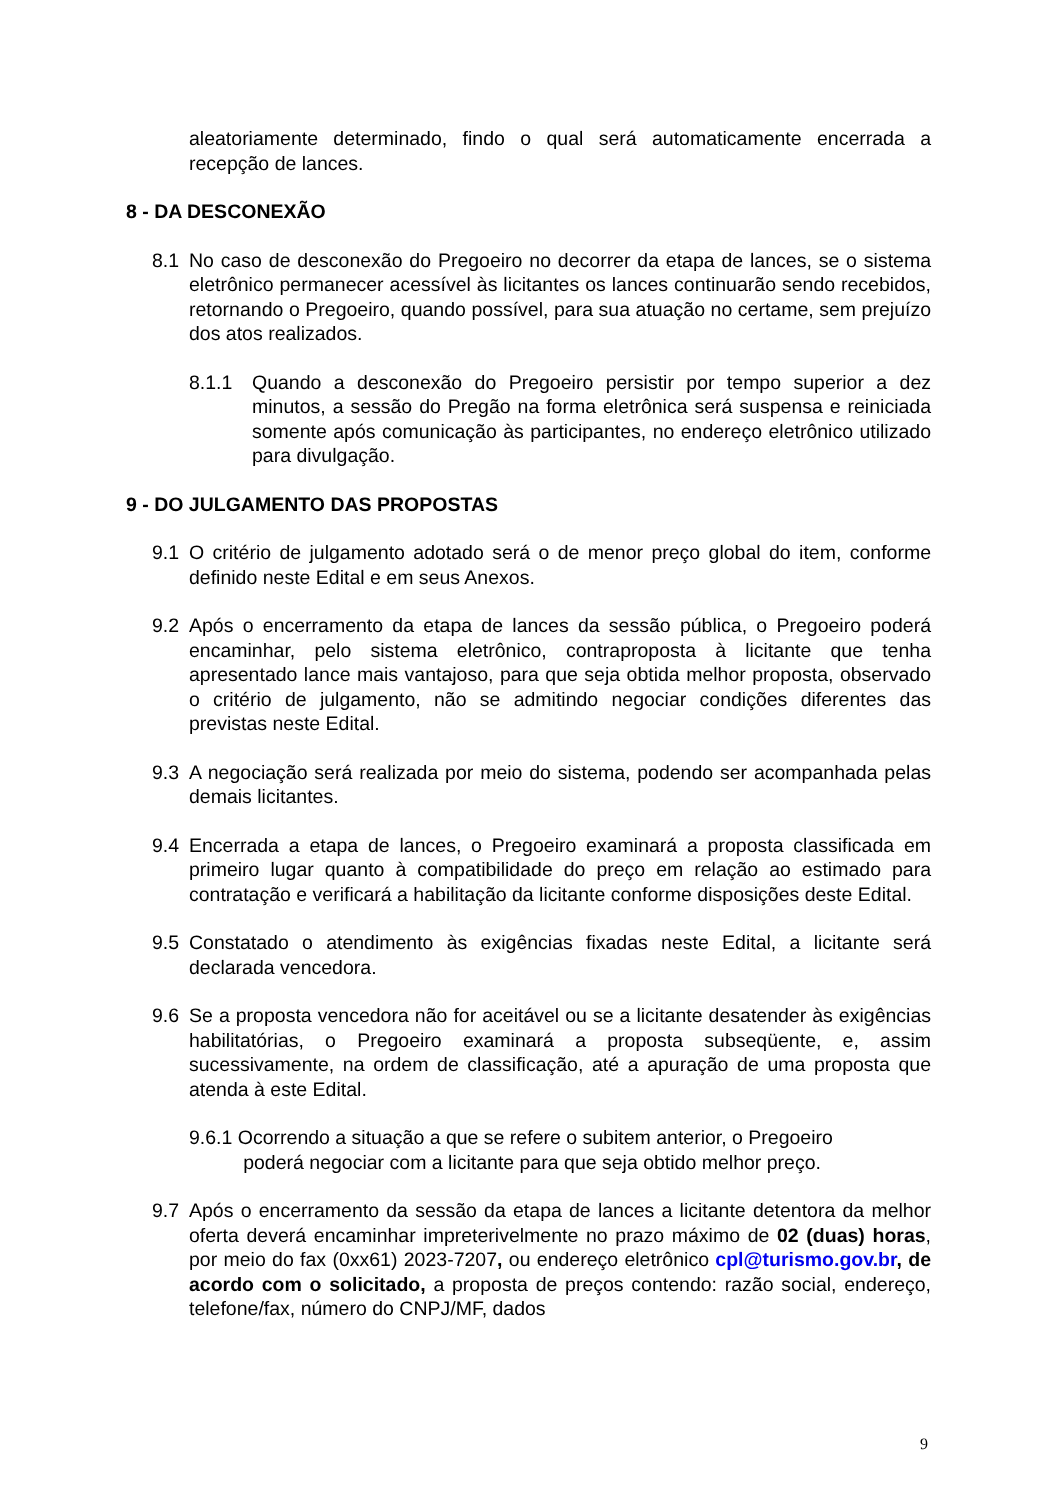aleatoriamente determinado, findo o qual será automaticamente encerrada a recepção de lances.
8 - DA DESCONEXÃO
8.1 No caso de desconexão do Pregoeiro no decorrer da etapa de lances, se o sistema eletrônico permanecer acessível às licitantes os lances continuarão sendo recebidos, retornando o Pregoeiro, quando possível, para sua atuação no certame, sem prejuízo dos atos realizados.
8.1.1 Quando a desconexão do Pregoeiro persistir por tempo superior a dez minutos, a sessão do Pregão na forma eletrônica será suspensa e reiniciada somente após comunicação às participantes, no endereço eletrônico utilizado para divulgação.
9 - DO JULGAMENTO DAS PROPOSTAS
9.1 O critério de julgamento adotado será o de menor preço global do item, conforme definido neste Edital e em seus Anexos.
9.2 Após o encerramento da etapa de lances da sessão pública, o Pregoeiro poderá encaminhar, pelo sistema eletrônico, contraproposta à licitante que tenha apresentado lance mais vantajoso, para que seja obtida melhor proposta, observado o critério de julgamento, não se admitindo negociar condições diferentes das previstas neste Edital.
9.3 A negociação será realizada por meio do sistema, podendo ser acompanhada pelas demais licitantes.
9.4 Encerrada a etapa de lances, o Pregoeiro examinará a proposta classificada em primeiro lugar quanto à compatibilidade do preço em relação ao estimado para contratação e verificará a habilitação da licitante conforme disposições deste Edital.
9.5 Constatado o atendimento às exigências fixadas neste Edital, a licitante será declarada vencedora.
9.6 Se a proposta vencedora não for aceitável ou se a licitante desatender às exigências habilitatórias, o Pregoeiro examinará a proposta subseqüente, e, assim sucessivamente, na ordem de classificação, até a apuração de uma proposta que atenda à este Edital.
9.6.1 Ocorrendo a situação a que se refere o subitem anterior, o Pregoeiro
poderá negociar com a licitante para que seja obtido melhor preço.
9.7 Após o encerramento da sessão da etapa de lances a licitante detentora da melhor oferta deverá encaminhar impreterivelmente no prazo máximo de 02 (duas) horas, por meio do fax (0xx61) 2023-7207, ou endereço eletrônico cpl@turismo.gov.br, de acordo com o solicitado, a proposta de preços contendo: razão social, endereço, telefone/fax, número do CNPJ/MF, dados
9